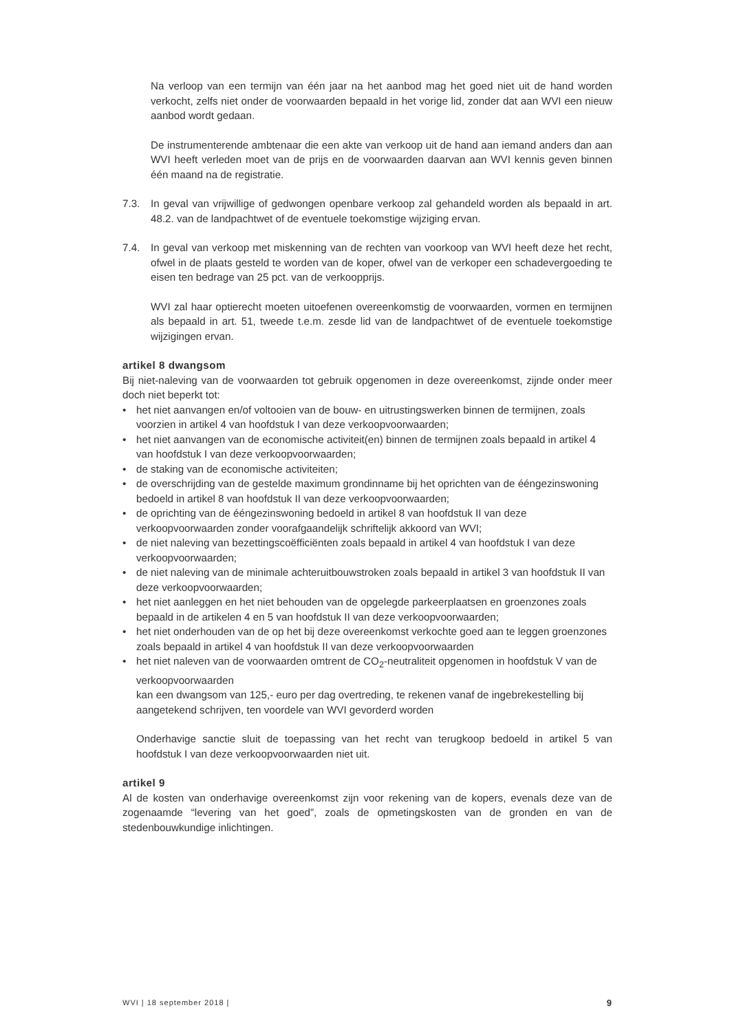Na verloop van een termijn van één jaar na het aanbod mag het goed niet uit de hand worden verkocht, zelfs niet onder de voorwaarden bepaald in het vorige lid, zonder dat aan WVI een nieuw aanbod wordt gedaan.
De instrumenterende ambtenaar die een akte van verkoop uit de hand aan iemand anders dan aan WVI heeft verleden moet van de prijs en de voorwaarden daarvan aan WVI kennis geven binnen één maand na de registratie.
7.3. In geval van vrijwillige of gedwongen openbare verkoop zal gehandeld worden als bepaald in art. 48.2. van de landpachtwet of de eventuele toekomstige wijziging ervan.
7.4. In geval van verkoop met miskenning van de rechten van voorkoop van WVI heeft deze het recht, ofwel in de plaats gesteld te worden van de koper, ofwel van de verkoper een schadevergoeding te eisen ten bedrage van 25 pct. van de verkoopprijs.
WVI zal haar optierecht moeten uitoefenen overeenkomstig de voorwaarden, vormen en termijnen als bepaald in art. 51, tweede t.e.m. zesde lid van de landpachtwet of de eventuele toekomstige wijzigingen ervan.
artikel 8 dwangsom
Bij niet-naleving van de voorwaarden tot gebruik opgenomen in deze overeenkomst, zijnde onder meer doch niet beperkt tot:
• het niet aanvangen en/of voltooien van de bouw- en uitrustingswerken binnen de termijnen, zoals voorzien in artikel 4 van hoofdstuk I van deze verkoopvoorwaarden;
• het niet aanvangen van de economische activiteit(en) binnen de termijnen zoals bepaald in artikel 4 van hoofdstuk I van deze verkoopvoorwaarden;
• de staking van de economische activiteiten;
• de overschrijding van de gestelde maximum grondinname bij het oprichten van de ééngezinswoning bedoeld in artikel 8 van hoofdstuk II van deze verkoopvoorwaarden;
• de oprichting van de ééngezinswoning bedoeld in artikel 8 van hoofdstuk II van deze verkoopvoorwaarden zonder voorafgaandelijk schriftelijk akkoord van WVI;
• de niet naleving van bezettingscoëfficiënten zoals bepaald in artikel 4 van hoofdstuk I van deze verkoopvoorwaarden;
• de niet naleving van de minimale achteruitbouwstroken zoals bepaald in artikel 3 van hoofdstuk II van deze verkoopvoorwaarden;
• het niet aanleggen en het niet behouden van de opgelegde parkeerplaatsen en groenzones zoals bepaald in de artikelen 4 en 5 van hoofdstuk II van deze verkoopvoorwaarden;
• het niet onderhouden van de op het bij deze overeenkomst verkochte goed aan te leggen groenzones zoals bepaald in artikel 4 van hoofdstuk II van deze verkoopvoorwaarden
• het niet naleven van de voorwaarden omtrent de CO<sub>2</sub>-neutraliteit opgenomen in hoofdstuk V van de verkoopvoorwaarden
kan een dwangsom van 125,- euro per dag overtreding, te rekenen vanaf de ingebrekestelling bij aangetekend schrijven, ten voordele van WVI gevorderd worden
Onderhavige sanctie sluit de toepassing van het recht van terugkoop bedoeld in artikel 5 van hoofdstuk I van deze verkoopvoorwaarden niet uit.
artikel 9
Al de kosten van onderhavige overeenkomst zijn voor rekening van de kopers, evenals deze van de zogenaamde “levering van het goed”, zoals de opmetingskosten van de gronden en van de stedenbouwkundige inlichtingen.
WVI | 18 september 2018 | 9